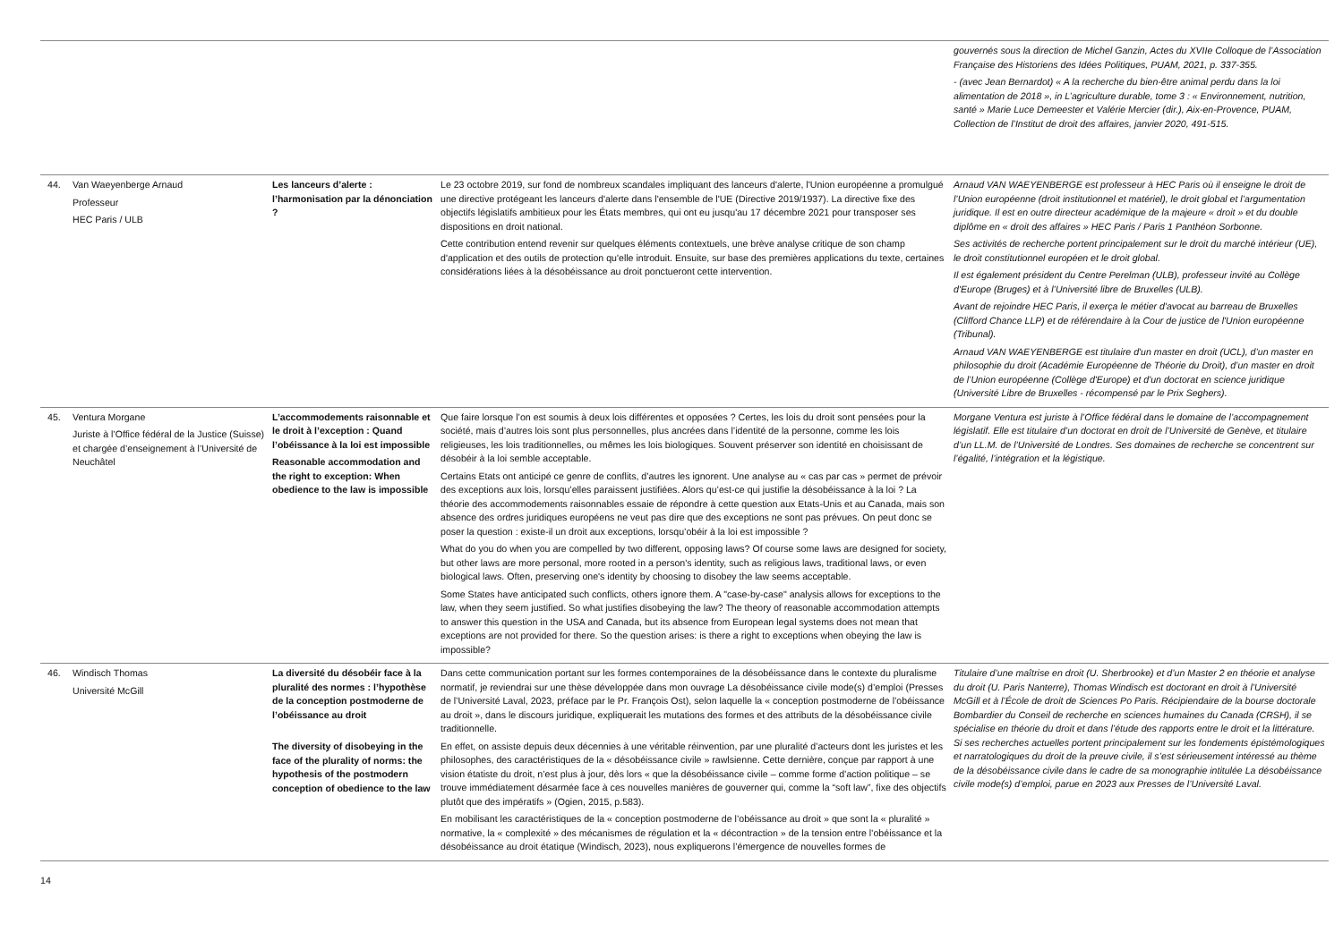| | | | | gouvernés sous la direction de Michel Ganzin, Actes du XVIIe Colloque de l’Association Française des Historiens des Idées Politiques, PUAM, 2021, p. 337-355. - (avec Jean Bernardot) « A la recherche du bien-être animal perdu dans la loi alimentation de 2018 », in L’agriculture durable, tome 3 : « Environnement, nutrition, santé » Marie Luce Demeester et Valérie Mercier (dir.), Aix-en-Provence, PUAM, Collection de l’Institut de droit des affaires, janvier 2020, 491-515. |
| 44. | Van Waeyenberge Arnaud Professeur HEC Paris / ULB | Les lanceurs d’alerte : l’harmonisation par la dénonciation ? | Le 23 octobre 2019, sur fond de nombreux scandales impliquant des lanceurs d'alerte, l'Union européenne a promulgué une directive protégeant les lanceurs d'alerte dans l'ensemble de l'UE (Directive 2019/1937). La directive fixe des objectifs législatifs ambitieux pour les États membres, qui ont eu jusqu'au 17 décembre 2021 pour transposer ses dispositions en droit national. Cette contribution entend revenir sur quelques éléments contextuels, une brève analyse critique de son champ d'application et des outils de protection qu'elle introduit. Ensuite, sur base des premières applications du texte, certaines considérations liées à la désobéissance au droit ponctueront cette intervention. | Arnaud VAN WAEYENBERGE est professeur à HEC Paris où il enseigne le droit de l’Union européenne (droit institutionnel et matériel), le droit global et l’argumentation juridique. Il est en outre directeur académique de la majeure « droit » et du double diplôme en « droit des affaires » HEC Paris / Paris 1 Panthéon Sorbonne. Ses activités de recherche portent principalement sur le droit du marché intérieur (UE), le droit constitutionnel européen et le droit global. Il est également président du Centre Perelman (ULB), professeur invité au Collège d'Europe (Bruges) et à l’Université libre de Bruxelles (ULB). Avant de rejoindre HEC Paris, il exerça le métier d'avocat au barreau de Bruxelles (Clifford Chance LLP) et de référendaire à la Cour de justice de l'Union européenne (Tribunal). Arnaud VAN WAEYENBERGE est titulaire d'un master en droit (UCL), d’un master en philosophie du droit (Académie Européenne de Théorie du Droit), d’un master en droit de l’Union européenne (Collège d'Europe) et d'un doctorat en science juridique (Université Libre de Bruxelles - récompensé par le Prix Seghers). |
| 45. | Ventura Morgane Juriste à l’Office fédéral de la Justice (Suisse) et chargée d’enseignement à l’Université de Neuchâtel | L’accommodements raisonnable et le droit à l’exception : Quand l’obéissance à la loi est impossible Reasonable accommodation and the right to exception: When obedience to the law is impossible | Que faire lorsque l’on est soumis à deux lois différentes et opposées ? Certes, les lois du droit sont pensées pour la société, mais d’autres lois sont plus personnelles, plus ancrées dans l’identité de la personne, comme les lois religieuses, les lois traditionnelles, ou mêmes les lois biologiques. Souvent préserver son identité en choisissant de désobéir à la loi semble acceptable. Certains Etats ont anticipé ce genre de conflits, d’autres les ignorent. Une analyse au « cas par cas » permet de prévoir des exceptions aux lois, lorsqu’elles paraissent justifiées. Alors qu’est-ce qui justifie la désobéissance à la loi ? La théorie des accommodements raisonnables essaie de répondre à cette question aux Etats-Unis et au Canada, mais son absence des ordres juridiques européens ne veut pas dire que des exceptions ne sont pas prévues. On peut donc se poser la question : existe-il un droit aux exceptions, lorsqu’obéir à la loi est impossible ? What do you do when you are compelled by two different, opposing laws? Of course some laws are designed for society, but other laws are more personal, more rooted in a person's identity, such as religious laws, traditional laws, or even biological laws. Often, preserving one's identity by choosing to disobey the law seems acceptable. Some States have anticipated such conflicts, others ignore them. A "case-by-case" analysis allows for exceptions to the law, when they seem justified. So what justifies disobeying the law? The theory of reasonable accommodation attempts to answer this question in the USA and Canada, but its absence from European legal systems does not mean that exceptions are not provided for there. So the question arises: is there a right to exceptions when obeying the law is impossible? | Morgane Ventura est juriste à l’Office fédéral dans le domaine de l’accompagnement législatif. Elle est titulaire d’un doctorat en droit de l’Université de Genève, et titulaire d’un LL.M. de l’Université de Londres. Ses domaines de recherche se concentrent sur l’égalité, l’intégration et la légistique. |
| 46. | Windisch Thomas Université McGill | La diversité du désobéir face à la pluralité des normes : l’hypothèse de la conception postmoderne de l’obéissance au droit The diversity of disobeying in the face of the plurality of norms: the hypothesis of the postmodern conception of obedience to the law | Dans cette communication portant sur les formes contemporaines de la désobéissance dans le contexte du pluralisme normatif, je reviendrai sur une thèse développée dans mon ouvrage La désobéissance civile mode(s) d’emploi (Presses de l’Université Laval, 2023, préface par le Pr. François Ost), selon laquelle la « conception postmoderne de l’obéissance au droit », dans le discours juridique, expliquerait les mutations des formes et des attributs de la désobéissance civile traditionnelle. En effet, on assiste depuis deux décennies à une véritable réinvention, par une pluralité d’acteurs dont les juristes et les philosophes, des caractéristiques de la « désobéissance civile » rawlsienne. Cette dernière, conçue par rapport à une vision étatiste du droit, n’est plus à jour, dès lors « que la désobéissance civile – comme forme d’action politique – se trouve immédiatement désarmée face à ces nouvelles manières de gouverner qui, comme la “soft law”, fixe des objectifs plutôt que des impératifs » (Ogien, 2015, p.583). En mobilisant les caractéristiques de la « conception postmoderne de l’obéissance au droit » que sont la « pluralité » normative, la « complexité » des mécanismes de régulation et la « décontraction » de la tension entre l’obéissance et la désobéissance au droit étatique (Windisch, 2023), nous expliquerons l’émergence de nouvelles formes de | Titulaire d’une maîtrise en droit (U. Sherbrooke) et d’un Master 2 en théorie et analyse du droit (U. Paris Nanterre), Thomas Windisch est doctorant en droit à l’Université McGill et à l’École de droit de Sciences Po Paris. Récipiendaire de la bourse doctorale Bombardier du Conseil de recherche en sciences humaines du Canada (CRSH), il se spécialise en théorie du droit et dans l’étude des rapports entre le droit et la littérature. Si ses recherches actuelles portent principalement sur les fondements épistémologiques et narratologiques du droit de la preuve civile, il s’est sérieusement intéressé au thème de la désobéissance civile dans le cadre de sa monographie intitulée La désobéissance civile mode(s) d’emploi, parue en 2023 aux Presses de l’Université Laval. |
14